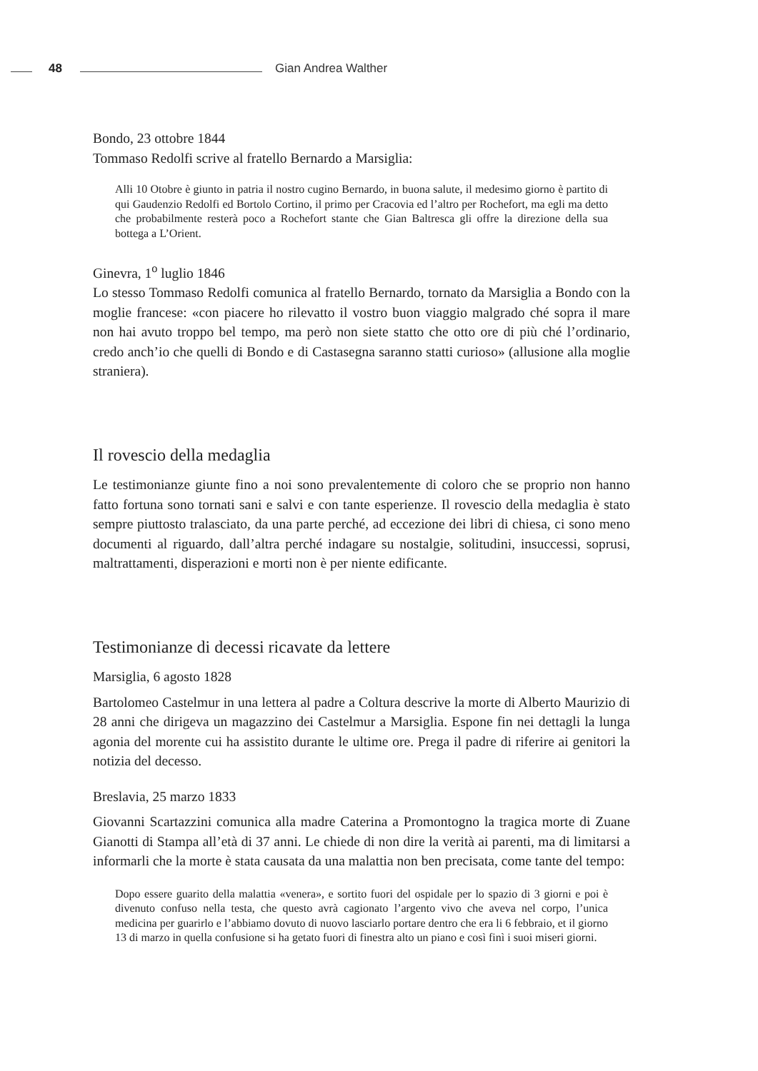48 Gian Andrea Walther
Bondo, 23 ottobre 1844
Tommaso Redolfi scrive al fratello Bernardo a Marsiglia:
Alli 10 Otobre è giunto in patria il nostro cugino Bernardo, in buona salute, il medesimo giorno è partito di qui Gaudenzio Redolfi ed Bortolo Cortino, il primo per Cracovia ed l’altro per Rochefort, ma egli ma detto che probabilmente resterà poco a Rochefort stante che Gian Baltresca gli offre la direzione della sua bottega a L’Orient.
Ginevra, 1<sup>o</sup> luglio 1846
Lo stesso Tommaso Redolfi comunica al fratello Bernardo, tornato da Marsiglia a Bondo con la moglie francese: «con piacere ho rilevatto il vostro buon viaggio malgrado ché sopra il mare non hai avuto troppo bel tempo, ma però non siete statto che otto ore di più ché l’ordinario, credo anch’io che quelli di Bondo e di Castasegna saranno statti curioso» (allusione alla moglie straniera).
Il rovescio della medaglia
Le testimonianze giunte fino a noi sono prevalentemente di coloro che se proprio non hanno fatto fortuna sono tornati sani e salvi e con tante esperienze. Il rovescio della medaglia è stato sempre piuttosto tralasciato, da una parte perché, ad eccezione dei libri di chiesa, ci sono meno documenti al riguardo, dall’altra perché indagare su nostalgie, solitudini, insuccessi, soprusi, maltrattamenti, disperazioni e morti non è per niente edificante.
Testimonianze di decessi ricavate da lettere
Marsiglia, 6 agosto 1828
Bartolomeo Castelmur in una lettera al padre a Coltura descrive la morte di Alberto Maurizio di 28 anni che dirigeva un magazzino dei Castelmur a Marsiglia. Espone fin nei dettagli la lunga agonia del morente cui ha assistito durante le ultime ore. Prega il padre di riferire ai genitori la notizia del decesso.
Breslavia, 25 marzo 1833
Giovanni Scartazzini comunica alla madre Caterina a Promontogno la tragica morte di Zuane Gianotti di Stampa all’età di 37 anni. Le chiede di non dire la verità ai parenti, ma di limitarsi a informarli che la morte è stata causata da una malattia non ben precisata, come tante del tempo:
Dopo essere guarito della malattia «venera», e sortito fuori del ospidale per lo spazio di 3 giorni e poi è divenuto confuso nella testa, che questo avrà cagionato l’argento vivo che aveva nel corpo, l’unica medicina per guarirlo e l’abbiamo dovuto di nuovo lasciarlo portare dentro che era li 6 febbraio, et il giorno 13 di marzo in quella confusione si ha getato fuori di finestra alto un piano e così finì i suoi miseri giorni.